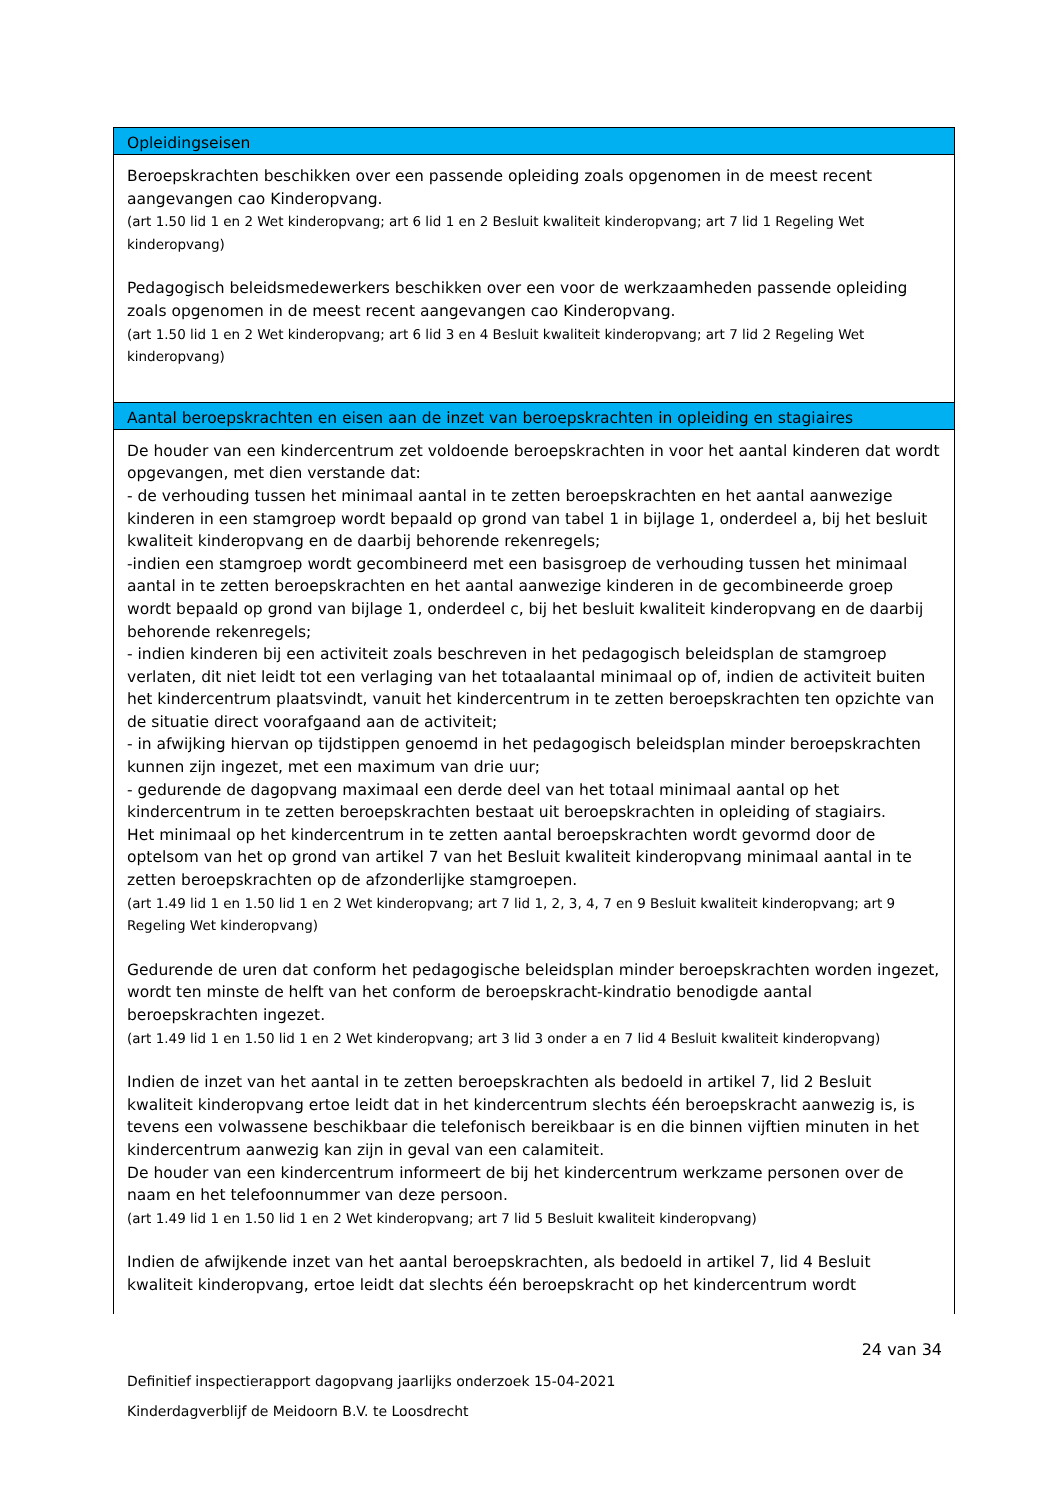Opleidingseisen
Beroepskrachten beschikken over een passende opleiding zoals opgenomen in de meest recent aangevangen cao Kinderopvang.
(art 1.50 lid 1 en 2 Wet kinderopvang; art 6 lid 1 en 2 Besluit kwaliteit kinderopvang; art 7 lid 1 Regeling Wet kinderopvang)
Pedagogisch beleidsmedewerkers beschikken over een voor de werkzaamheden passende opleiding zoals opgenomen in de meest recent aangevangen cao Kinderopvang.
(art 1.50 lid 1 en 2 Wet kinderopvang; art 6 lid 3 en 4 Besluit kwaliteit kinderopvang; art 7 lid 2 Regeling Wet kinderopvang)
Aantal beroepskrachten en eisen aan de inzet van beroepskrachten in opleiding en stagiaires
De houder van een kindercentrum zet voldoende beroepskrachten in voor het aantal kinderen dat wordt opgevangen, met dien verstande dat:
- de verhouding tussen het minimaal aantal in te zetten beroepskrachten en het aantal aanwezige kinderen in een stamgroep wordt bepaald op grond van tabel 1 in bijlage 1, onderdeel a, bij het besluit kwaliteit kinderopvang en de daarbij behorende rekenregels;
-indien een stamgroep wordt gecombineerd met een basisgroep de verhouding tussen het minimaal aantal in te zetten beroepskrachten en het aantal aanwezige kinderen in de gecombineerde groep wordt bepaald op grond van bijlage 1, onderdeel c, bij het besluit kwaliteit kinderopvang en de daarbij behorende rekenregels;
- indien kinderen bij een activiteit zoals beschreven in het pedagogisch beleidsplan de stamgroep verlaten, dit niet leidt tot een verlaging van het totaalaantal minimaal op of, indien de activiteit buiten het kindercentrum plaatsvindt, vanuit het kindercentrum in te zetten beroepskrachten ten opzichte van de situatie direct voorafgaand aan de activiteit;
- in afwijking hiervan op tijdstippen genoemd in het pedagogisch beleidsplan minder beroepskrachten kunnen zijn ingezet, met een maximum van drie uur;
- gedurende de dagopvang maximaal een derde deel van het totaal minimaal aantal op het kindercentrum in te zetten beroepskrachten bestaat uit beroepskrachten in opleiding of stagiairs.
Het minimaal op het kindercentrum in te zetten aantal beroepskrachten wordt gevormd door de optelsom van het op grond van artikel 7 van het Besluit kwaliteit kinderopvang minimaal aantal in te zetten beroepskrachten op de afzonderlijke stamgroepen.
(art 1.49 lid 1 en 1.50 lid 1 en 2 Wet kinderopvang; art 7 lid 1, 2, 3, 4, 7 en 9 Besluit kwaliteit kinderopvang; art 9 Regeling Wet kinderopvang)
Gedurende de uren dat conform het pedagogische beleidsplan minder beroepskrachten worden ingezet, wordt ten minste de helft van het conform de beroepskracht-kindratio benodigde aantal beroepskrachten ingezet.
(art 1.49 lid 1 en 1.50 lid 1 en 2 Wet kinderopvang; art 3 lid 3 onder a en 7 lid 4 Besluit kwaliteit kinderopvang)
Indien de inzet van het aantal in te zetten beroepskrachten als bedoeld in artikel 7, lid 2 Besluit kwaliteit kinderopvang ertoe leidt dat in het kindercentrum slechts één beroepskracht aanwezig is, is tevens een volwassene beschikbaar die telefonisch bereikbaar is en die binnen vijftien minuten in het kindercentrum aanwezig kan zijn in geval van een calamiteit.
De houder van een kindercentrum informeert de bij het kindercentrum werkzame personen over de naam en het telefoonnummer van deze persoon.
(art 1.49 lid 1 en 1.50 lid 1 en 2 Wet kinderopvang; art 7 lid 5 Besluit kwaliteit kinderopvang)
Indien de afwijkende inzet van het aantal beroepskrachten, als bedoeld in artikel 7, lid 4 Besluit kwaliteit kinderopvang, ertoe leidt dat slechts één beroepskracht op het kindercentrum wordt
24 van 34
Definitief inspectierapport dagopvang jaarlijks onderzoek 15-04-2021
Kinderdagverblijf de Meidoorn B.V. te Loosdrecht